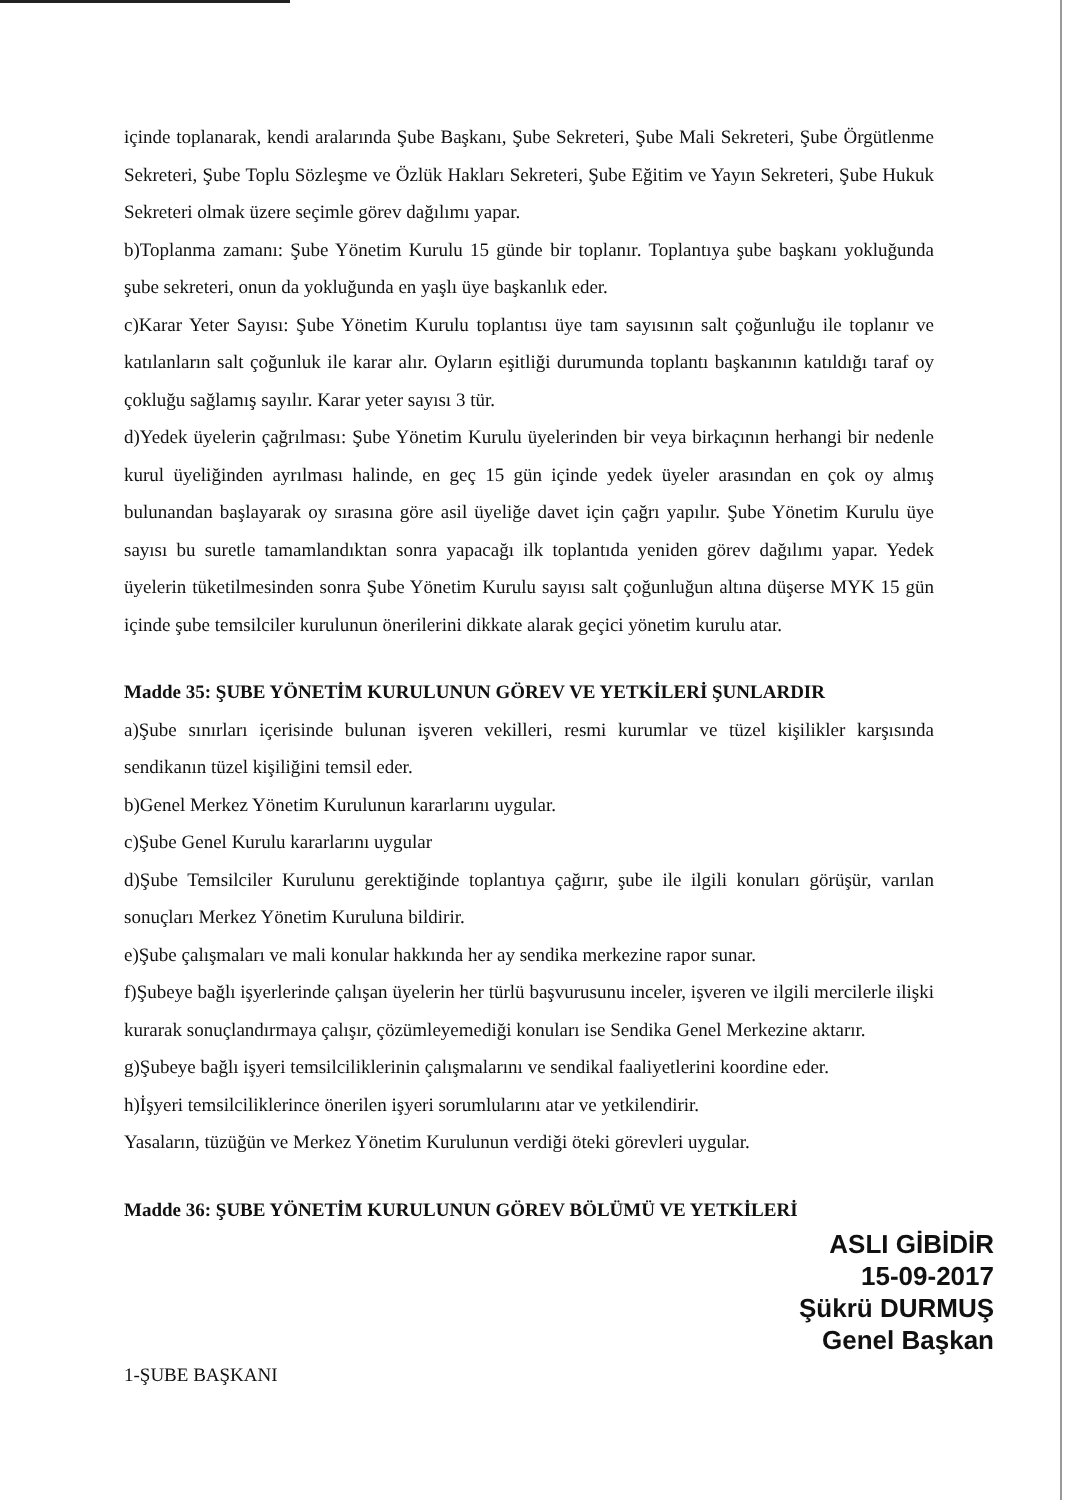içinde toplanarak, kendi aralarında Şube Başkanı, Şube Sekreteri, Şube Mali Sekreteri, Şube Örgütlenme Sekreteri, Şube Toplu Sözleşme ve Özlük Hakları Sekreteri, Şube Eğitim ve Yayın Sekreteri, Şube Hukuk Sekreteri olmak üzere seçimle görev dağılımı yapar.
b)Toplanma zamanı: Şube Yönetim Kurulu 15 günde bir toplanır. Toplantıya şube başkanı yokluğunda şube sekreteri, onun da yokluğunda en yaşlı üye başkanlık eder.
c)Karar Yeter Sayısı: Şube Yönetim Kurulu toplantısı üye tam sayısının salt çoğunluğu ile toplanır ve katılanların salt çoğunluk ile karar alır. Oyların eşitliği durumunda toplantı başkanının katıldığı taraf oy çokluğu sağlamış sayılır. Karar yeter sayısı 3 tür.
d)Yedek üyelerin çağrılması: Şube Yönetim Kurulu üyelerinden bir veya birkaçının herhangi bir nedenle kurul üyeliğinden ayrılması halinde, en geç 15 gün içinde yedek üyeler arasından en çok oy almış bulunandan başlayarak oy sırasına göre asil üyeliğe davet için çağrı yapılır. Şube Yönetim Kurulu üye sayısı bu suretle tamamlandıktan sonra yapacağı ilk toplantıda yeniden görev dağılımı yapar. Yedek üyelerin tüketilmesinden sonra Şube Yönetim Kurulu sayısı salt çoğunluğun altına düşerse MYK 15 gün içinde şube temsilciler kurulunun önerilerini dikkate alarak geçici yönetim kurulu atar.
Madde 35: ŞUBE YÖNETİM KURULUNUN GÖREV VE YETKİLERİ ŞUNLARDIR
a)Şube sınırları içerisinde bulunan işveren vekilleri, resmi kurumlar ve tüzel kişilikler karşısında sendikanın tüzel kişiliğini temsil eder.
b)Genel Merkez Yönetim Kurulunun kararlarını uygular.
c)Şube Genel Kurulu kararlarını uygular
d)Şube Temsilciler Kurulunu gerektiğinde toplantıya çağırır, şube ile ilgili konuları görüşür, varılan sonuçları Merkez Yönetim Kuruluna bildirir.
e)Şube çalışmaları ve mali konular hakkında her ay sendika merkezine rapor sunar.
f)Şubeye bağlı işyerlerinde çalışan üyelerin her türlü başvurusunu inceler, işveren ve ilgili mercilerle ilişki kurarak sonuçlandırmaya çalışır, çözümleyemediği konuları ise Sendika Genel Merkezine aktarır.
g)Şubeye bağlı işyeri temsilciliklerinin çalışmalarını ve sendikal faaliyetlerini koordine eder.
h)İşyeri temsilciliklerince önerilen işyeri sorumlularını atar ve yetkilendirir.
Yasaların, tüzüğün ve Merkez Yönetim Kurulunun verdiği öteki görevleri uygular.
Madde 36: ŞUBE YÖNETİM KURULUNUN GÖREV BÖLÜMÜ VE YETKİLERİ
ASLI GİBİDİR
15-09-2017
Şükrü DURMUŞ
Genel Başkan
1-ŞUBE BAŞKANI